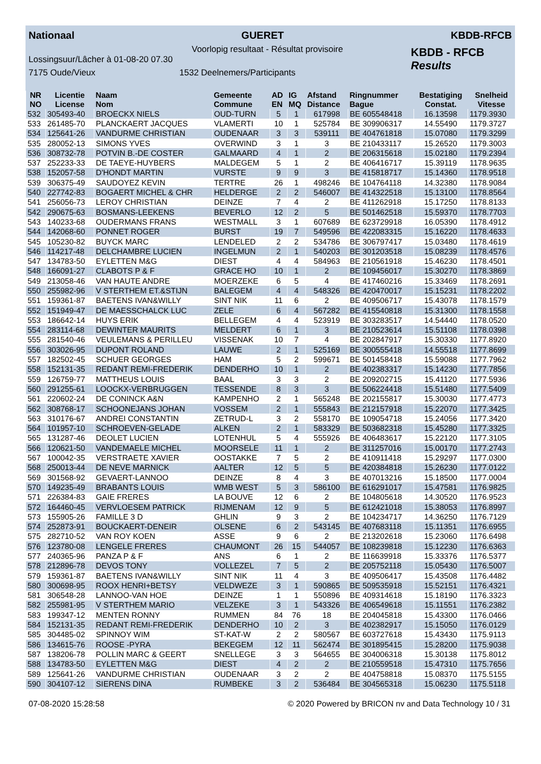Nationaal GUERET KBDB-RFCB
Voorlopig resultaat - Résultat provisoire
Lossingsuur/Lâcher à 01-08-20 07.30
7175 Oude/Vieux 1532 Deelnemers/Participants
KBDB - RFCB
Results
| NR NO | Licentie License | Naam Nom | Gemeente Commune | AD EN | IG MQ | Afstand Distance | Ringnummer Bague | Bestatiging Constat. | Snelheid Vitesse |
| --- | --- | --- | --- | --- | --- | --- | --- | --- | --- |
| 532 | 305493-40 | BROECKX NIELS | OUD-TURN | 5 | 1 | 617998 | BE 605548418 | 16.13598 | 1179.3930 |
| 533 | 261485-70 | PLANCKAERT JACQUES | VLAMERTI | 10 | 1 | 525784 | BE 309906317 | 14.55490 | 1179.3727 |
| 534 | 125641-26 | VANDURME CHRISTIAN | OUDENAAR | 3 | 3 | 539111 | BE 404761818 | 15.07080 | 1179.3299 |
| 535 | 280052-13 | SIMONS YVES | OVERWIND | 3 | 1 | 3 | BE 210433117 | 15.26520 | 1179.3003 |
| 536 | 308732-78 | POTVIN B.-DE COSTER | GALMAARD | 4 | 1 | 2 | BE 206315618 | 15.02180 | 1179.2394 |
| 537 | 252233-33 | DE TAEYE-HUYBERS | MALDEGEM | 5 | 1 | 2 | BE 406416717 | 15.39119 | 1178.9635 |
| 538 | 152057-58 | D'HONDT MARTIN | VURSTE | 9 | 9 | 3 | BE 415818717 | 15.14360 | 1178.9518 |
| 539 | 306375-49 | SAUDOYEZ KEVIN | TERTRE | 26 | 1 | 498246 | BE 104764118 | 14.32380 | 1178.9084 |
| 540 | 227742-83 | BOGAERT MICHEL & CHR | HELDERGE | 2 | 2 | 546007 | BE 414322518 | 15.13100 | 1178.8564 |
| 541 | 256056-73 | LEROY CHRISTIAN | DEINZE | 7 | 4 | 2 | BE 411262918 | 15.17250 | 1178.8133 |
| 542 | 290675-63 | BOSMANS-LEEKENS | BEVERLO | 12 | 2 | 5 | BE 501462518 | 15.59370 | 1178.7703 |
| 543 | 140233-68 | OUDERMANS FRANS | WESTMALL | 3 | 1 | 607689 | BE 623729918 | 16.05390 | 1178.4912 |
| 544 | 142068-60 | PONNET ROGER | BURST | 19 | 7 | 549596 | BE 422083315 | 15.16220 | 1178.4633 |
| 545 | 105230-82 | BUYCK MARC | LENDELED | 2 | 2 | 534786 | BE 306797417 | 15.03480 | 1178.4619 |
| 546 | 114217-48 | DELCHAMBRE LUCIEN | INGELMUN | 2 | 1 | 540203 | BE 301203518 | 15.08239 | 1178.4576 |
| 547 | 134783-50 | EYLETTEN M&G | DIEST | 4 | 4 | 584963 | BE 210561918 | 15.46230 | 1178.4501 |
| 548 | 166091-27 | CLABOTS P & F | GRACE HO | 10 | 1 | 2 | BE 109456017 | 15.30270 | 1178.3869 |
| 549 | 213058-46 | VAN HAUTE ANDRE | MOERZEKE | 6 | 5 | 4 | BE 417460216 | 15.33469 | 1178.2691 |
| 550 | 255982-96 | V STERTHEM ET.&STIJN | BALEGEM | 4 | 4 | 548326 | BE 420470017 | 15.15231 | 1178.2202 |
| 551 | 159361-87 | BAETENS IVAN&WILLY | SINT NIK | 11 | 6 | 2 | BE 409506717 | 15.43078 | 1178.1579 |
| 552 | 151949-47 | DE MAESSCHALCK LUC | ZELE | 6 | 4 | 567282 | BE 415540818 | 15.31300 | 1178.1558 |
| 553 | 186642-14 | HUYS ERIK | BELLEGEM | 4 | 4 | 523919 | BE 303283517 | 14.54440 | 1178.0520 |
| 554 | 283114-68 | DEWINTER MAURITS | MELDERT | 6 | 1 | 3 | BE 210523614 | 15.51108 | 1178.0398 |
| 555 | 281540-46 | VEULEMANS & PERILLEU | VISSENAK | 10 | 7 | 4 | BE 202847917 | 15.30330 | 1177.8920 |
| 556 | 303026-95 | DUPONT ROLAND | LAUWE | 2 | 1 | 525169 | BE 300555418 | 14.55518 | 1177.8699 |
| 557 | 182502-45 | SCHUER GEORGES | HAM | 5 | 2 | 599671 | BE 501458418 | 15.59088 | 1177.7962 |
| 558 | 152131-35 | REDANT REMI-FREDERIK | DENDERHO | 10 | 1 | 2 | BE 402383317 | 15.14230 | 1177.7856 |
| 559 | 126759-77 | MATTHEUS LOUIS | BAAL | 3 | 3 | 2 | BE 209202715 | 15.41120 | 1177.5936 |
| 560 | 291255-61 | LOOCKX-VERBRUGGEN | TESSENDE | 8 | 3 | 3 | BE 506224418 | 15.51480 | 1177.5409 |
| 561 | 220602-24 | DE CONINCK A&N | KAMPENHO | 2 | 1 | 565248 | BE 202155817 | 15.30030 | 1177.4773 |
| 562 | 308768-17 | SCHOONEJANS JOHAN | VOSSEM | 2 | 1 | 555843 | BE 212157918 | 15.22070 | 1177.3425 |
| 563 | 310176-67 | ANDREI CONSTANTIN | ZETRUD-L | 3 | 2 | 558170 | BE 109054718 | 15.24056 | 1177.3420 |
| 564 | 101957-10 | SCHROEVEN-GELADE | ALKEN | 2 | 1 | 583329 | BE 503682318 | 15.45280 | 1177.3325 |
| 565 | 131287-46 | DEOLET LUCIEN | LOTENHUL | 5 | 4 | 555926 | BE 406483617 | 15.22120 | 1177.3105 |
| 566 | 120621-50 | VANDEMAELE MICHEL | MOORSELE | 11 | 1 | 2 | BE 311257016 | 15.00170 | 1177.2743 |
| 567 | 100042-35 | VERSTRAETE XAVIER | OOSTAKKE | 7 | 5 | 2 | BE 410911418 | 15.29297 | 1177.0300 |
| 568 | 250013-44 | DE NEVE MARNICK | AALTER | 12 | 5 | 5 | BE 420384818 | 15.26230 | 1177.0122 |
| 569 | 301568-92 | GEVAERT-LANNOO | DEINZE | 8 | 4 | 3 | BE 407013216 | 15.18500 | 1177.0004 |
| 570 | 149235-49 | BRABANTS LOUIS | WMB WEST | 5 | 3 | 586100 | BE 616291017 | 15.47581 | 1176.9825 |
| 571 | 226384-83 | GAIE FRERES | LA BOUVE | 12 | 6 | 2 | BE 104805618 | 14.30520 | 1176.9523 |
| 572 | 164460-45 | VERVLOESEM PATRICK | RIJMENAM | 12 | 9 | 5 | BE 612421018 | 15.38053 | 1176.8997 |
| 573 | 155905-26 | FAMILLE 3 D | GHLIN | 9 | 3 | 2 | BE 104234717 | 14.36250 | 1176.7129 |
| 574 | 252873-91 | BOUCKAERT-DENEIR | OLSENE | 6 | 2 | 543145 | BE 407683118 | 15.11351 | 1176.6955 |
| 575 | 282710-52 | VAN ROY KOEN | ASSE | 9 | 6 | 2 | BE 213202618 | 15.23060 | 1176.6498 |
| 576 | 123780-08 | LENGELE FRERES | CHAUMONT | 26 | 15 | 544057 | BE 108239818 | 15.12230 | 1176.6363 |
| 577 | 240365-96 | PANZA P & F | ANS | 6 | 1 | 2 | BE 116639918 | 15.33376 | 1176.5377 |
| 578 | 212896-78 | DEVOS TONY | VOLLEZEL | 7 | 5 | 2 | BE 205752118 | 15.05430 | 1176.5007 |
| 579 | 159361-87 | BAETENS IVAN&WILLY | SINT NIK | 11 | 4 | 3 | BE 409506417 | 15.43508 | 1176.4482 |
| 580 | 300698-95 | ROOX HENRI+BETSY | VELDWEZE | 3 | 1 | 590865 | BE 509535918 | 15.52151 | 1176.4321 |
| 581 | 306548-28 | LANNOO-VAN HOE | DEINZE | 1 | 1 | 550896 | BE 409314618 | 15.18190 | 1176.3323 |
| 582 | 255981-95 | V STERTHEM MARIO | VELZEKE | 3 | 1 | 543326 | BE 406549618 | 15.11551 | 1176.2382 |
| 583 | 199347-12 | MENTEN RONNY | RUMMEN | 84 | 76 | 18 | BE 204045818 | 15.43300 | 1176.0466 |
| 584 | 152131-35 | REDANT REMI-FREDERIK | DENDERHO | 10 | 2 | 3 | BE 402382917 | 15.15050 | 1176.0129 |
| 585 | 304485-02 | SPINNOY WIM | ST-KAT-W | 2 | 2 | 580567 | BE 603727618 | 15.43430 | 1175.9113 |
| 586 | 134615-76 | ROOSE -PYRA | BEKEGEM | 12 | 11 | 562474 | BE 301895415 | 15.28200 | 1175.9038 |
| 587 | 138206-78 | POLLIN MARC & GEERT | SNELLEGE | 3 | 3 | 564655 | BE 304006318 | 15.30138 | 1175.8012 |
| 588 | 134783-50 | EYLETTEN M&G | DIEST | 4 | 2 | 2 | BE 210559518 | 15.47310 | 1175.7656 |
| 589 | 125641-26 | VANDURME CHRISTIAN | OUDENAAR | 3 | 2 | 2 | BE 404758818 | 15.08370 | 1175.5155 |
| 590 | 304107-12 | SIERENS DINA | RUMBEKE | 3 | 2 | 536484 | BE 304565318 | 15.06230 | 1175.5118 |
07-08-2020 15:28:58 © 2020 Powered by BRICON nv and Data Technology 10 / 31